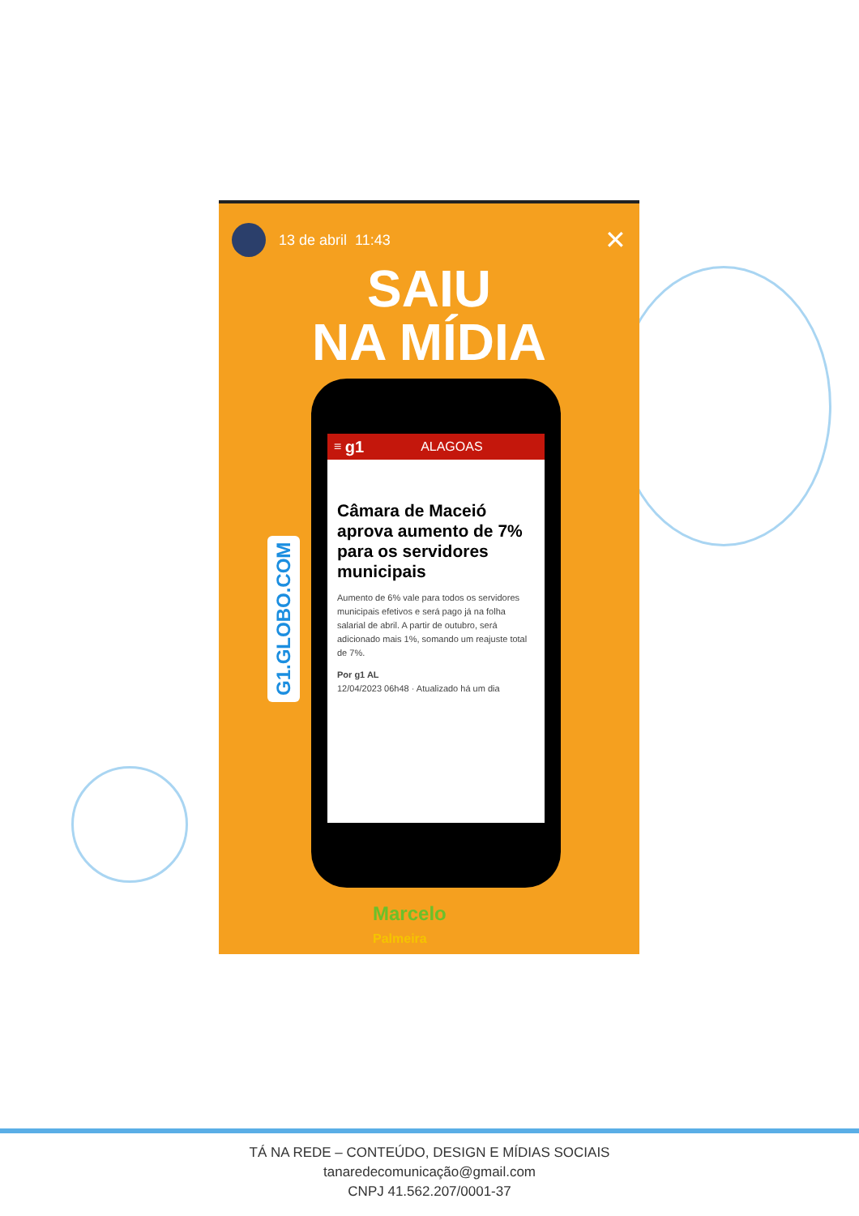13 de abril 11:43 ✕
SAIU
NA MÍDIA
≡ g1 ALAGOAS
Câmara de Maceió aprova aumento de 7% para os servidores municipais
Aumento de 6% vale para todos os servidores municipais efetivos e será pago já na folha salarial de abril. A partir de outubro, será adicionado mais 1%, somando um reajuste total de 7%.
Por g1 AL
12/04/2023 06h48 · Atualizado há um dia
G1.GLOBO.COM
Marcelo
Palmeira
TÁ NA REDE – CONTEÚDO, DESIGN E MÍDIAS SOCIAIS
tanaredecomunicação@gmail.com
CNPJ 41.562.207/0001-37